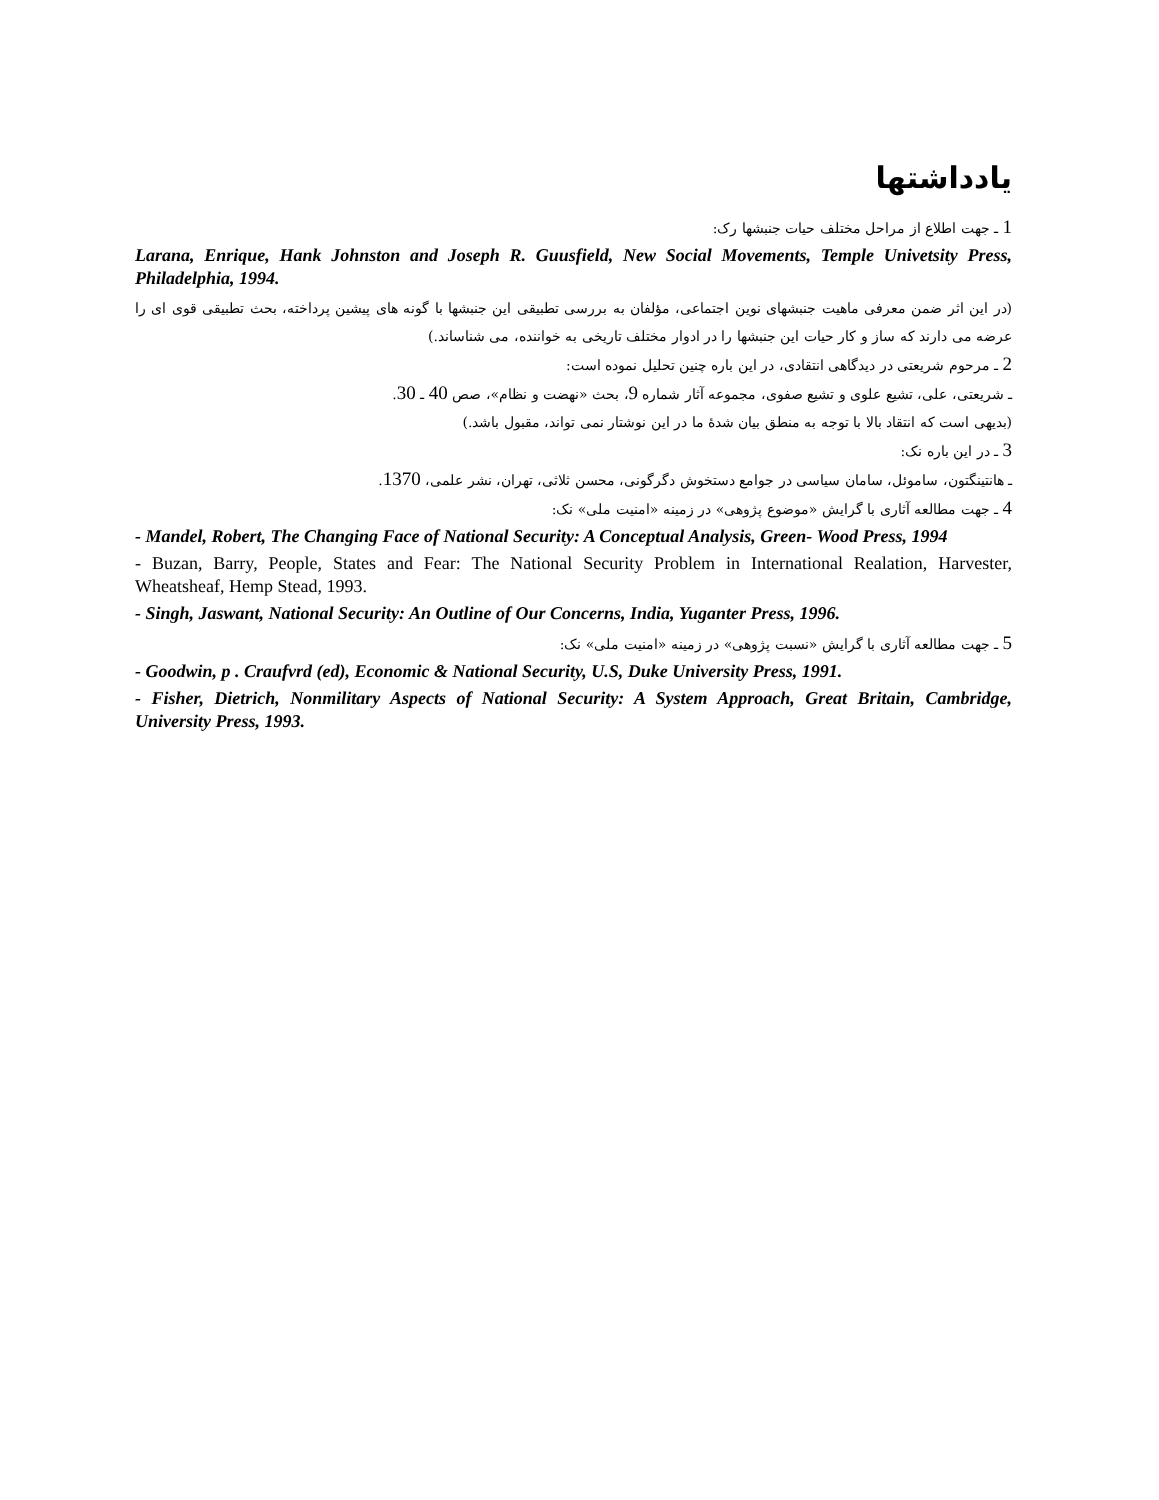یادداشتها
1 ـ جهت اطلاع از مراحل مختلف حیات جنبشها رک:
Larana, Enrique, Hank Johnston and Joseph R. Guusfield, New Social Movements, Temple Univetsity Press, Philadelphia, 1994.
(در این اثر ضمن معرفی ماهیت جنبشهای نوین اجتماعی، مؤلفان به بررسی تطبیقی این جنبشها با گونه های پیشین پرداخته، بحث تطبیقی قوی ای را عرضه می دارند که ساز و کار حیات این جنبشها را در ادوار مختلف تاریخی به خواننده، می شناساند.)
2 ـ مرحوم شریعتی در دیدگاهی انتقادی، در این باره چنین تحلیل نموده است:
ـ شریعتی، علی، تشیع علوی و تشیع صفوی، مجموعه آثار شماره 9، بحث «نهضت و نظام»، صص 40 ـ 30.
(بدیهی است که انتقاد بالا با توجه به منطق بیان شدهٔ ما در این نوشتار نمی تواند، مقبول باشد.)
3 ـ در این باره نک:
ـ هانتینگتون، ساموئل، سامان سیاسی در جوامع دستخوش دگرگونی، محسن ثلاثی، تهران، نشر علمی، 1370.
4 ـ جهت مطالعه آثاری با گرایش «موضوع پژوهی» در زمینه «امنیت ملی» نک:
- Mandel, Robert, The Changing Face of National Security: A Conceptual Analysis, Green- Wood Press, 1994
- Buzan, Barry, People, States and Fear: The National Security Problem in International Realation, Harvester, Wheatsheaf, Hemp Stead, 1993.
- Singh, Jaswant, National Security: An Outline of Our Concerns, India, Yuganter Press, 1996.
5 ـ جهت مطالعه آثاری با گرایش «نسبت پژوهی» در زمینه «امنیت ملی» نک:
- Goodwin, p . Craufvrd (ed), Economic & National Security, U.S, Duke University Press, 1991.
- Fisher, Dietrich, Nonmilitary Aspects of National Security: A System Approach, Great Britain, Cambridge, University Press, 1993.